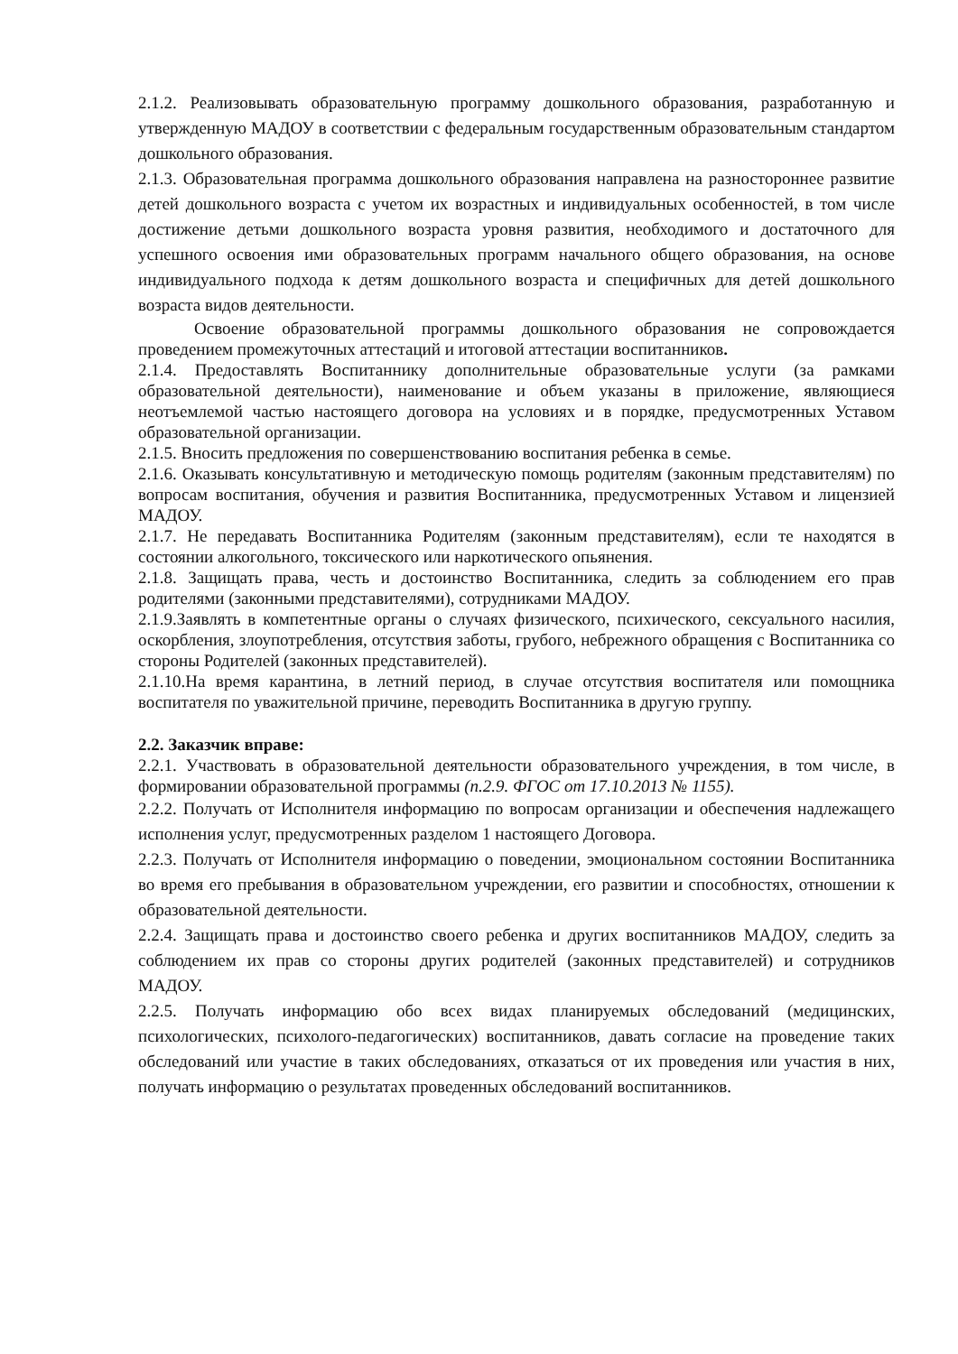2.1.2. Реализовывать образовательную программу дошкольного образования, разработанную и утвержденную МАДОУ в соответствии с федеральным государственным образовательным стандартом дошкольного образования.
2.1.3. Образовательная программа дошкольного образования направлена на разностороннее развитие детей дошкольного возраста с учетом их возрастных и индивидуальных особенностей, в том числе достижение детьми дошкольного возраста уровня развития, необходимого и достаточного для успешного освоения ими образовательных программ начального общего образования, на основе индивидуального подхода к детям дошкольного возраста и специфичных для детей дошкольного возраста видов деятельности.
Освоение образовательной программы дошкольного образования не сопровождается проведением промежуточных аттестаций и итоговой аттестации воспитанников.
2.1.4. Предоставлять Воспитаннику дополнительные образовательные услуги (за рамками образовательной деятельности), наименование и объем указаны в приложение, являющиеся неотъемлемой частью настоящего договора на условиях и в порядке, предусмотренных Уставом образовательной организации.
2.1.5. Вносить предложения по совершенствованию воспитания ребенка в семье.
2.1.6. Оказывать консультативную и методическую помощь родителям (законным представителям) по вопросам воспитания, обучения и развития Воспитанника, предусмотренных Уставом и лицензией МАДОУ.
2.1.7. Не передавать Воспитанника Родителям (законным представителям), если те находятся в состоянии алкогольного, токсического или наркотического опьянения.
2.1.8. Защищать права, честь и достоинство Воспитанника, следить за соблюдением его прав родителями (законными представителями), сотрудниками МАДОУ.
2.1.9.Заявлять в компетентные органы о случаях физического, психического, сексуального насилия, оскорбления, злоупотребления, отсутствия заботы, грубого, небрежного обращения с Воспитанника со стороны Родителей (законных представителей).
2.1.10.На время карантина, в летний период, в случае отсутствия воспитателя или помощника воспитателя по уважительной причине, переводить Воспитанника в другую группу.
2.2. Заказчик вправе:
2.2.1. Участвовать в образовательной деятельности образовательного учреждения, в том числе, в формировании образовательной программы (п.2.9. ФГОС от 17.10.2013 № 1155).
2.2.2. Получать от Исполнителя информацию по вопросам организации и обеспечения надлежащего исполнения услуг, предусмотренных разделом 1 настоящего Договора.
2.2.3. Получать от Исполнителя информацию о поведении, эмоциональном состоянии Воспитанника во время его пребывания в образовательном учреждении, его развитии и способностях, отношении к образовательной деятельности.
2.2.4. Защищать права и достоинство своего ребенка и других воспитанников МАДОУ, следить за соблюдением их прав со стороны других родителей (законных представителей) и сотрудников МАДОУ.
2.2.5. Получать информацию обо всех видах планируемых обследований (медицинских, психологических, психолого-педагогических) воспитанников, давать согласие на проведение таких обследований или участие в таких обследованиях, отказаться от их проведения или участия в них, получать информацию о результатах проведенных обследований воспитанников.